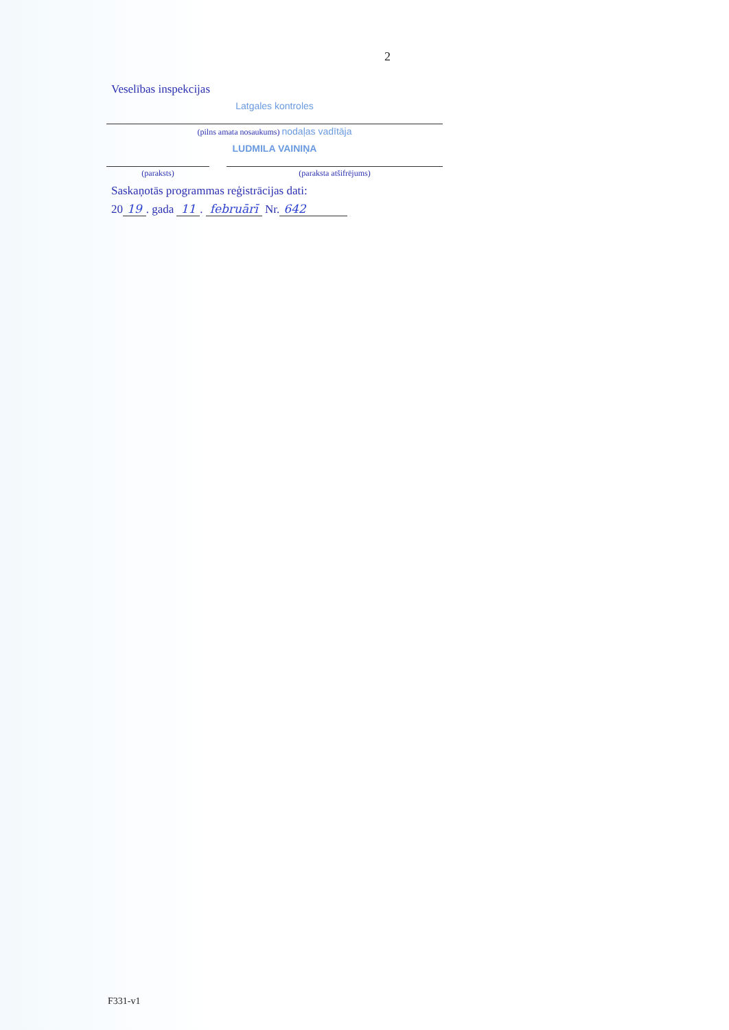2
Veselības inspekcijas
Latgales kontroles
(pilns amata nosaukums) nodaļas vadītāja
LUDMILA VAINIŅA
(paraksts) (paraksta atšifrējums)
Saskaņotās programmas reģistrācijas dati:
20 19. gada 11. februārī Nr. 642
F331-v1